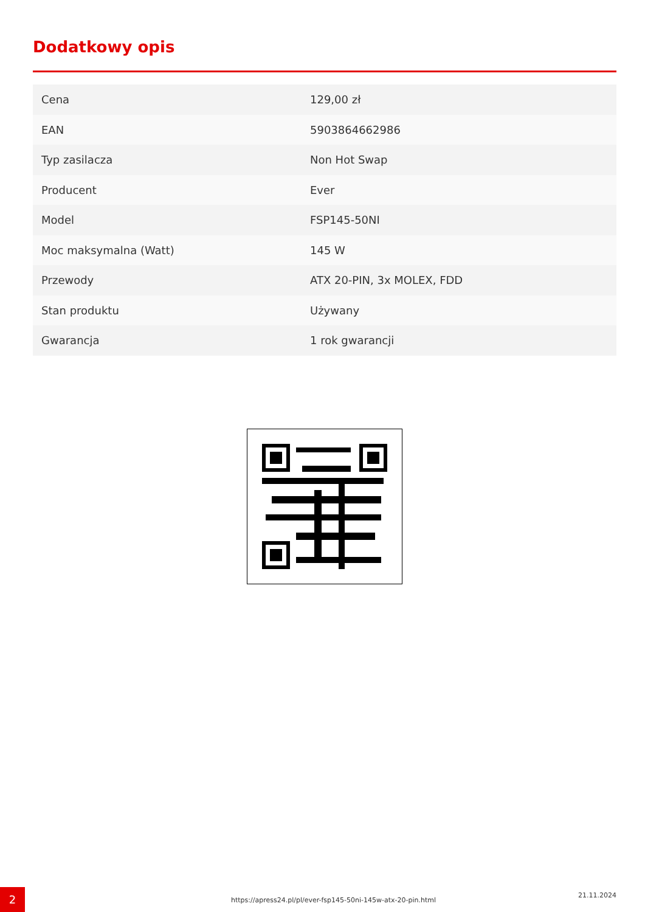Dodatkowy opis
| Cena | 129,00 zł |
| EAN | 5903864662986 |
| Typ zasilacza | Non Hot Swap |
| Producent | Ever |
| Model | FSP145-50NI |
| Moc maksymalna (Watt) | 145 W |
| Przewody | ATX 20-PIN, 3x MOLEX, FDD |
| Stan produktu | Używany |
| Gwarancja | 1 rok gwarancji |
2
https://apress24.pl/pl/ever-fsp145-50ni-145w-atx-20-pin.html
21.11.2024